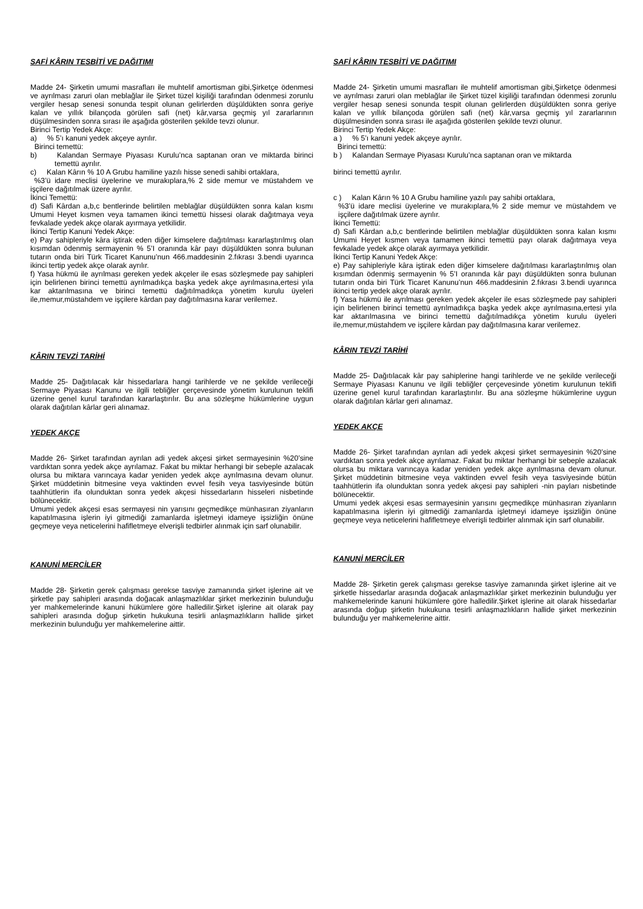SAFİ KÂRIN TESBİTİ VE DAĞITIMI
Madde 24- Şirketin umumi masrafları ile muhtelif amortisman gibi,Şirketçe ödenmesi ve ayrılması zaruri olan meblağlar ile Şirket tüzel kişiliği tarafından ödenmesi zorunlu vergiler hesap senesi sonunda tespit olunan gelirlerden düşüldükten sonra geriye kalan ve yıllık bilançoda görülen safi (net) kâr,varsa geçmiş yıl zararlarının düşülmesinden sonra sırası ile aşağıda gösterilen şekilde tevzi olunur.
Birinci Tertip Yedek Akçe:
a) % 5’ı kanuni yedek akçeye ayrılır.
Birinci temettü:
b) Kalandan Sermaye Piyasası Kurulu’nca saptanan oran ve miktarda birinci temettü ayrılır.
c) Kalan Kârın % 10 A Grubu hamiline yazılı hisse senedi sahibi ortaklara,
%3’ü idare meclisi üyelerine ve murakıplara,% 2 side memur ve müstahdem ve işçilere dağıtılmak üzere ayrılır.
İkinci Temettü:
d) Safi Kârdan a,b,c bentlerinde belirtilen meblağlar düşüldükten sonra kalan kısmı Umumi Heyet kısmen veya tamamen ikinci temettü hissesi olarak dağıtmaya veya fevkalade yedek akçe olarak ayırmaya yetkilidir.
İkinci Tertip Kanuni Yedek Akçe:
e) Pay sahipleriyle kâra iştirak eden diğer kimselere dağıtılması kararlaştırılmış olan kısımdan ödenmiş sermayenin % 5’I oranında kâr payı düşüldükten sonra bulunan tutarın onda biri Türk Ticaret Kanunu’nun 466.maddesinin 2.fıkrası 3.bendi uyarınca ikinci tertip yedek akçe olarak ayrılır.
f) Yasa hükmü ile ayrılması gereken yedek akçeler ile esas sözleşmede pay sahipleri için belirlenen birinci temettü ayrılmadıkça başka yedek akçe ayrılmasına,ertesi yıla kar aktarılmasına ve birinci temettü dağıtılmadıkça yönetim kurulu üyeleri ile,memur,müstahdem ve işçilere kârdan pay dağıtılmasına karar verilemez.
KÂRIN TEVZİ TARİHİ
Madde 25- Dağıtılacak kâr hissedarlara hangi tarihlerde ve ne şekilde verileceği Sermaye Piyasası Kanunu ve ilgili tebliğler çerçevesinde yönetim kurulunun teklifi üzerine genel kurul tarafından kararlaştırılır. Bu ana sözleşme hükümlerine uygun olarak dağıtılan kârlar geri alınamaz.
YEDEK AKÇE
Madde 26- Şirket tarafından ayrılan adi yedek akçesi şirket sermayesinin %20’sine vardıktan sonra yedek akçe ayrılamaz. Fakat bu miktar herhangi bir sebeple azalacak olursa bu miktara varıncaya kadar yeniden yedek akçe ayrılmasına devam olunur. Şirket müddetinin bitmesine veya vaktinden evvel fesih veya tasviyesinde bütün taahhütlerin ifa olunduktan sonra yedek akçesi hissedarların hisseleri nisbetinde bölünecektir.
Umumi yedek akçesi esas sermayesi nin yarısını geçmedikçe münhasıran ziyanların kapatılmasına işlerin iyi gitmediği zamanlarda işletmeyi idameye işsizliğin önüne geçmeye veya neticelerini hafifletmeye elverişli tedbirler alınmak için sarf olunabilir.
KANUNİ MERCİLER
Madde 28- Şirketin gerek çalışması gerekse tasviye zamanında şirket işlerine ait ve şirketle pay sahipleri arasında doğacak anlaşmazlıklar şirket merkezinin bulunduğu yer mahkemelerinde kanuni hükümlere göre halledilir.Şirket işlerine ait olarak pay sahipleri arasında doğup şirketin hukukuna tesirli anlaşmazlıkların hallide şirket merkezinin bulunduğu yer mahkemelerine aittir.
SAFİ KÂRIN TESBİTİ VE DAĞITIMI
Madde 24- Şirketin umumi masrafları ile muhtelif amortisman gibi,Şirketçe ödenmesi ve ayrılması zaruri olan meblağlar ile Şirket tüzel kişiliği tarafından ödenmesi zorunlu vergiler hesap senesi sonunda tespit olunan gelirlerden düşüldükten sonra geriye kalan ve yıllık bilançoda görülen safi (net) kâr,varsa geçmiş yıl zararlarının düşülmesinden sonra sırası ile aşağıda gösterilen şekilde tevzi olunur.
Birinci Tertip Yedek Akçe:
a ) % 5’ı kanuni yedek akçeye ayrılır.
Birinci temettü:
b ) Kalandan Sermaye Piyasası Kurulu’nca saptanan oran ve miktarda
birinci temettü ayrılır.
c ) Kalan Kârın % 10 A Grubu hamiline yazılı pay sahibi ortaklara,
%3’ü idare meclisi üyelerine ve murakıplara,% 2 side memur ve müstahdem ve işçilere dağıtılmak üzere ayrılır.
İkinci Temettü:
d) Safi Kârdan a,b,c bentlerinde belirtilen meblağlar düşüldükten sonra kalan kısmı Umumi Heyet kısmen veya tamamen ikinci temettü payı olarak dağıtmaya veya fevkalade yedek akçe olarak ayırmaya yetkilidir.
İkinci Tertip Kanuni Yedek Akçe:
e) Pay sahipleriyle kâra iştirak eden diğer kimselere dağıtılması kararlaştırılmış olan kısımdan ödenmiş sermayenin % 5’I oranında kâr payı düşüldükten sonra bulunan tutarın onda biri Türk Ticaret Kanunu’nun 466.maddesinin 2.fıkrası 3.bendi uyarınca ikinci tertip yedek akçe olarak ayrılır.
f) Yasa hükmü ile ayrılması gereken yedek akçeler ile esas sözleşmede pay sahipleri için belirlenen birinci temettü ayrılmadıkça başka yedek akçe ayrılmasına,ertesi yıla kar aktarılmasına ve birinci temettü dağıtılmadıkça yönetim kurulu üyeleri ile,memur,müstahdem ve işçilere kârdan pay dağıtılmasına karar verilemez.
KÂRIN TEVZİ TARİHİ
Madde 25- Dağıtılacak kâr pay sahiplerine hangi tarihlerde ve ne şekilde verileceği Sermaye Piyasası Kanunu ve ilgili tebliğler çerçevesinde yönetim kurulunun teklifi üzerine genel kurul tarafından kararlaştırılır. Bu ana sözleşme hükümlerine uygun olarak dağıtılan kârlar geri alınamaz.
YEDEK AKÇE
Madde 26- Şirket tarafından ayrılan adi yedek akçesi şirket sermayesinin %20’sine vardıktan sonra yedek akçe ayrılamaz. Fakat bu miktar herhangi bir sebeple azalacak olursa bu miktara varıncaya kadar yeniden yedek akçe ayrılmasına devam olunur. Şirket müddetinin bitmesine veya vaktinden evvel fesih veya tasviyesinde bütün taahhütlerin ifa olunduktan sonra yedek akçesi pay sahipleri -nin payları nisbetinde bölünecektir.
Umumi yedek akçesi esas sermayesinin yarısını geçmedikçe münhasıran ziyanların kapatılmasına işlerin iyi gitmediği zamanlarda işletmeyi idameye işsizliğin önüne geçmeye veya neticelerini hafifletmeye elverişli tedbirler alınmak için sarf olunabilir.
KANUNİ MERCİLER
Madde 28- Şirketin gerek çalışması gerekse tasviye zamanında şirket işlerine ait ve şirketle hissedarlar arasında doğacak anlaşmazlıklar şirket merkezinin bulunduğu yer mahkemelerinde kanuni hükümlere göre halledilir.Şirket işlerine ait olarak hissedarlar arasında doğup şirketin hukukuna tesirli anlaşmazlıkların hallide şirket merkezinin bulunduğu yer mahkemelerine aittir.